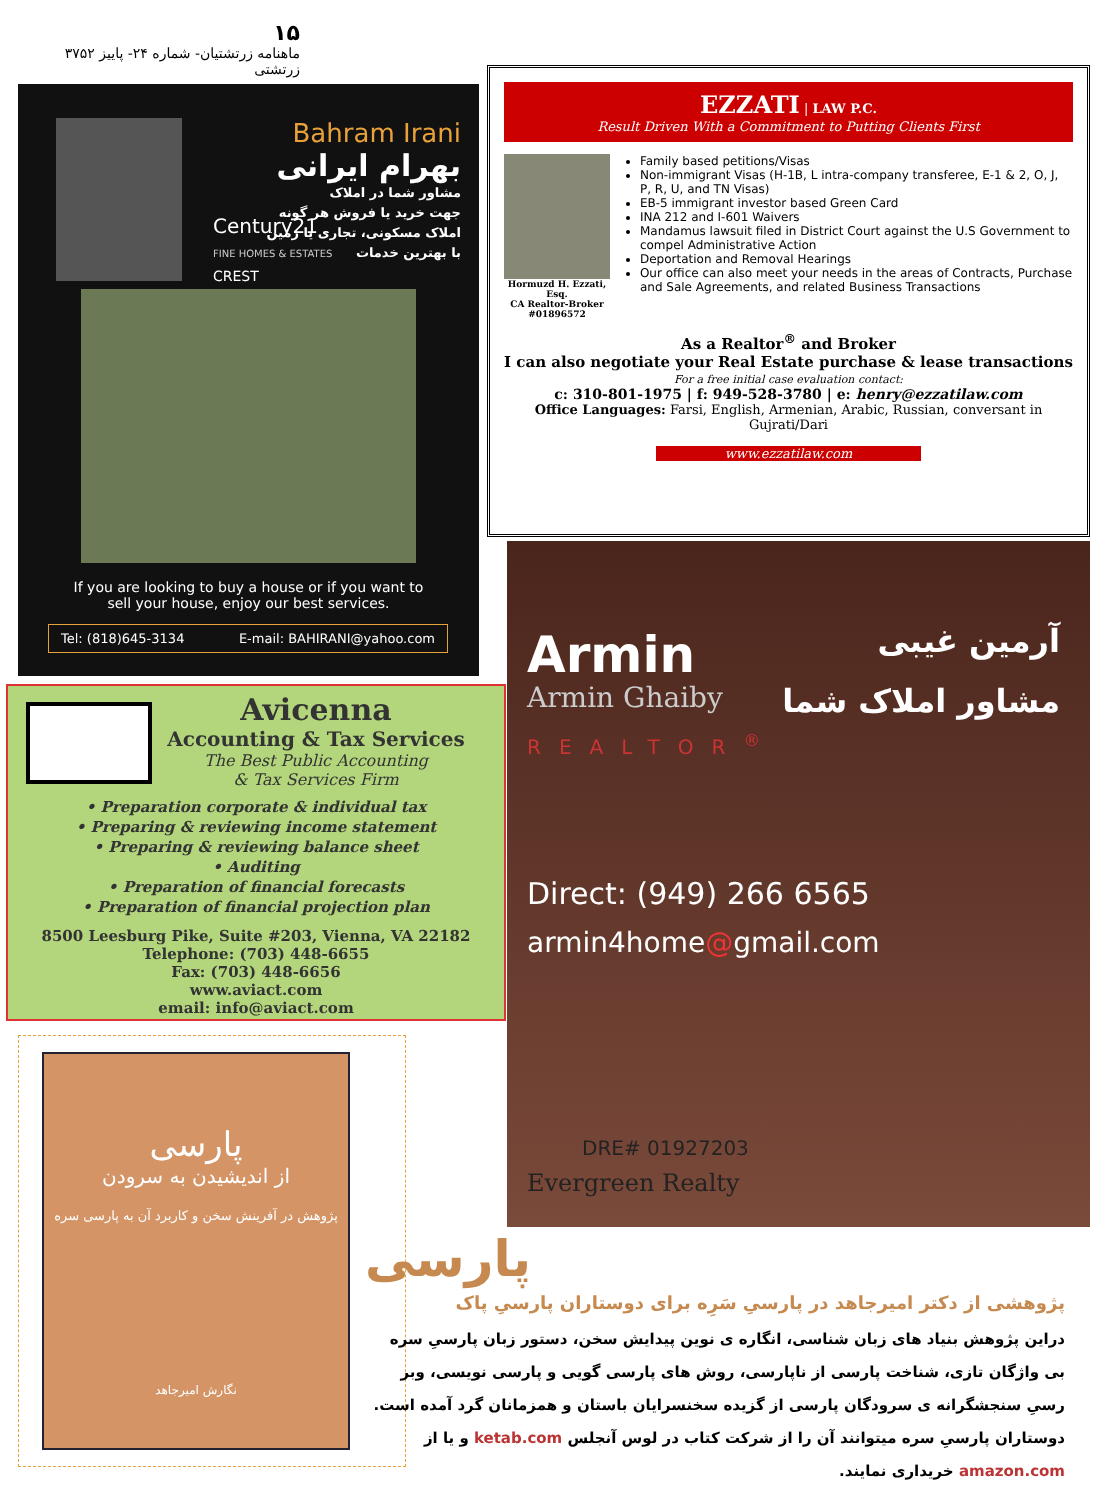۱۵
ماهنامه زرتشتیان- شماره ۲۴- پاییز ۳۷۵۲ زرتشتی
Century21
FINE HOMES & ESTATES
CREST
Bahram Irani
بهرام ایرانی
مشاور شما در املاک
جهت خرید یا فروش هر گونه
املاک مسکونی، تجاری یا زمین
با بهترین خدمات
If you are looking to buy a house or if you want to
sell your house, enjoy our best services.
Tel: (818)645-3134 E-mail: BAHIRANI@yahoo.com
EZZATI | LAW P.C.
Result Driven With a Commitment to Putting Clients First
Hormuzd H. Ezzati, Esq.
CA Realtor-Broker #01896572
Family based petitions/Visas
Non-immigrant Visas (H-1B, L intra-company transferee, E-1 & 2, O, J, P, R, U, and TN Visas)
EB-5 immigrant investor based Green Card
INA 212 and I-601 Waivers
Mandamus lawsuit filed in District Court against the U.S Government to compel Administrative Action
Deportation and Removal Hearings
Our office can also meet your needs in the areas of Contracts, Purchase and Sale Agreements, and related Business Transactions
As a Realtor<sup>®</sup> and Broker
I can also negotiate your Real Estate purchase & lease transactions
For a free initial case evaluation contact:
c: 310-801-1975 | f: 949-528-3780 | e: henry@ezzatilaw.com
Office Languages: Farsi, English, Armenian, Arabic, Russian, conversant in Gujrati/Dari
www.ezzatilaw.com
Avicenna
Accounting & Tax Services
The Best Public Accounting
& Tax Services Firm
• Preparation corporate & individual tax
• Preparing & reviewing income statement
• Preparing & reviewing balance sheet
• Auditing
• Preparation of financial forecasts
• Preparation of financial projection plan
8500 Leesburg Pike, Suite #203, Vienna, VA 22182
Telephone: (703) 448-6655
Fax: (703) 448-6656
www.aviact.com
email: info@aviact.com
Armin
Armin Ghaiby
REALTOR<sup>®</sup>
آرمین غیبی
مشاور املاک شما
Direct: (949) 266 6565
armin4home@gmail.com
DRE# 01927203
Evergreen Realty
پارسی
از اندیشیدن به سرودن
پژوهش در آفرینش سخن و کاربرد آن به پارسی سره
نگارش امیرجاهد
پارسی
پژوهشی از دکتر امیرجاهد در پارسیِ سَرِه برای دوستاران پارسیِ پاک
دراین پژوهش بنیاد های زبان شناسی، انگاره ی نوین پیدایش سخن، دستور زبان پارسیِ سره بی واژگان تازی، شناخت پارسی از ناپارسی، روش های پارسی گویی و پارسی نویسی، وبر رسیِ سنجشگرانه ی سرودگان پارسی از گزیده سخنسرایان باستان و همزمانان گرد آمده است. دوستاران پارسیِ سره میتوانند آن را از شرکت کتاب در لوس آنجلس ketab.com و یا از amazon.com خریداری نمایند.